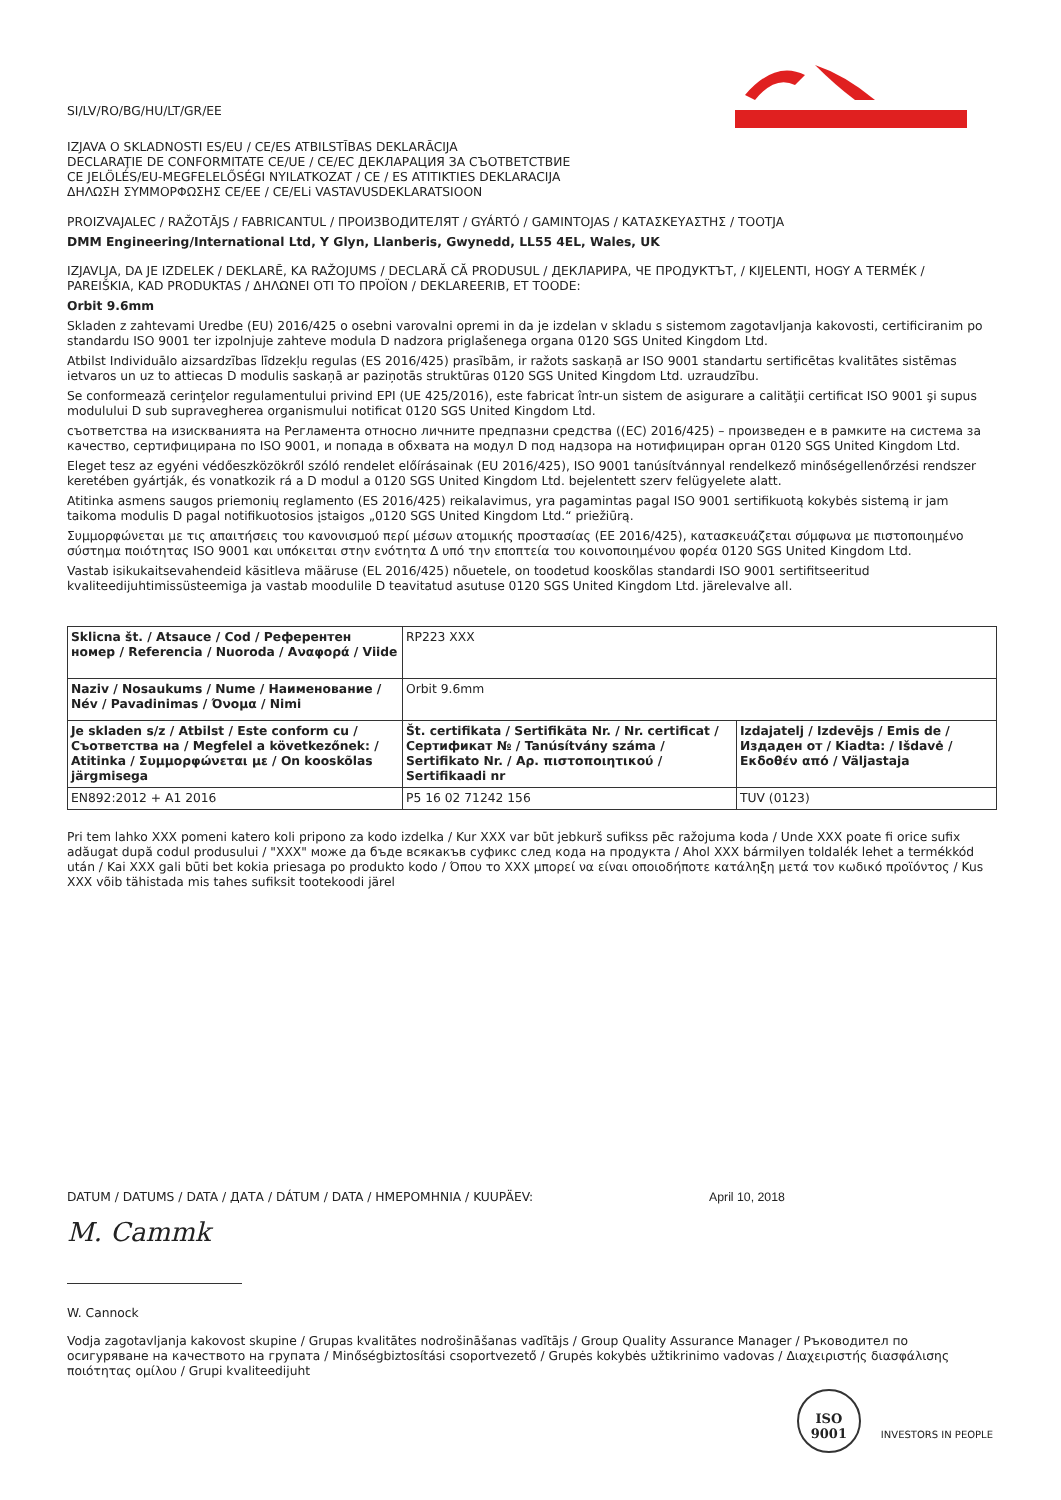SI/LV/RO/BG/HU/LT/GR/EE
IZJAVA O SKLADNOSTI ES/EU / CE/ES ATBILSTĪBAS DEKLARĀCIJA
DECLARAŢIE DE CONFORMITATE CE/UE / CE/ЕС ДЕКЛАРАЦИЯ ЗА СЪОТВЕТСТВИЕ
CE JELÖLÉS/EU-MEGFELELŐSÉGI NYILATKOZAT / CE / ES ATITIKTIES DEKLARACIJA
ΔΗΛΩΣΗ ΣΥΜΜΟΡΦΩΣΗΣ CE/EE / CE/ELi VASTAVUSDEKLARATSIOON
PROIZVAJALEC / RAŽOTĀJS / FABRICANTUL / ПРОИЗВОДИТЕЛЯТ / GYÁRTÓ / GAMINTOJAS / ΚΑΤΑΣΚΕΥΑΣΤΗΣ / TOOTJA
DMM Engineering/International Ltd, Y Glyn, Llanberis, Gwynedd, LL55 4EL, Wales, UK
IZJAVLJA, DA JE IZDELEK / DEKLARĒ, KA RAŽOJUMS / DECLARĂ CĂ PRODUSUL / ДЕКЛАРИРА, ЧЕ ПРОДУКТЪТ, / KIJELENTI, HOGY A TERMÉK / PAREIŠKIA, KAD PRODUKTAS / ΔΗΛΩΝΕΙ ΟΤΙ ΤΟ ΠΡΟΪΟΝ / DEKLAREERIB, ET TOODE:
Orbit 9.6mm
Skladen z zahtevami Uredbe (EU) 2016/425 o osebni varovalni opremi in da je izdelan v skladu s sistemom zagotavljanja kakovosti, certificiranim po standardu ISO 9001 ter izpolnjuje zahteve modula D nadzora priglašenega organa 0120 SGS United Kingdom Ltd.
Atbilst Individuālo aizsardzības līdzekļu regulas (ES 2016/425) prasībām, ir ražots saskaņā ar ISO 9001 standartu sertificētas kvalitātes sistēmas ietvaros un uz to attiecas D modulis saskaņā ar paziņotās struktūras 0120 SGS United Kingdom Ltd. uzraudzību.
Se conformează cerinţelor regulamentului privind EPI (UE 425/2016), este fabricat într-un sistem de asigurare a calităţii certificat ISO 9001 şi supus modulului D sub supravegherea organismului notificat 0120 SGS United Kingdom Ltd.
съответства на изискванията на Регламента относно личните предпазни средства ((ЕС) 2016/425) – произведен е в рамките на система за качество, сертифицирана по ISO 9001, и попада в обхвата на модул D под надзора на нотифициран орган 0120 SGS United Kingdom Ltd.
Eleget tesz az egyéni védőeszközökről szóló rendelet előírásainak (EU 2016/425), ISO 9001 tanúsítvánnyal rendelkező minőségellenőrzési rendszer keretében gyártják, és vonatkozik rá a D modul a 0120 SGS United Kingdom Ltd. bejelentett szerv felügyelete alatt.
Atitinka asmens saugos priemonių reglamento (ES 2016/425) reikalavimus, yra pagamintas pagal ISO 9001 sertifikuotą kokybės sistemą ir jam taikoma modulis D pagal notifikuotosios įstaigos „0120 SGS United Kingdom Ltd.“ priežiūrą.
Συμμορφώνεται με τις απαιτήσεις του κανονισμού περί μέσων ατομικής προστασίας (ΕΕ 2016/425), κατασκευάζεται σύμφωνα με πιστοποιημένο σύστημα ποιότητας ISO 9001 και υπόκειται στην ενότητα Δ υπό την εποπτεία του κοινοποιημένου φορέα 0120 SGS United Kingdom Ltd.
Vastab isikukaitsevahendeid käsitleva määruse (EL 2016/425) nõuetele, on toodetud kooskõlas standardi ISO 9001 sertifitseeritud kvaliteedijuhtimissüsteemiga ja vastab moodulile D teavitatud asutuse 0120 SGS United Kingdom Ltd. järelevalve all.
| Sklicna št. / Atsauce / Cod / Референтен номер / Referencia / Nuoroda / Αναφορά / Viide | RP223 XXX | |
| Naziv / Nosaukums / Nume / Наименование / Név / Pavadinimas / Όνομα / Nimi | Orbit 9.6mm | |
| Je skladen s/z / Atbilst / Este conform cu / Съответства на / Megfelel a következőnek: / Atitinka / Συμμορφώνεται με / On kooskõlas järgmisega | Št. certifikata / Sertifikāta Nr. / Nr. certificat / Сертификат № / Tanúsítvány száma / Sertifikato Nr. / Αρ. πιστοποιητικού / Sertifikaadi nr | Izdajatelj / Izdevējs / Emis de / Издаден от / Kiadta: / Išdavė / Εκδοθέν από / Väljastaja |
| EN892:2012 + A1 2016 | P5 16 02 71242 156 | TUV (0123) |
Pri tem lahko XXX pomeni katero koli pripono za kodo izdelka / Kur XXX var būt jebkurš sufikss pēc ražojuma koda / Unde XXX poate fi orice sufix adăugat după codul produsului / "XXX" може да бъде всякакъв суфикс след кода на продукта / Ahol XXX bármilyen toldalék lehet a termékkód után / Kai XXX gali būti bet kokia priesaga po produkto kodo / Όπου το XXX μπορεί να είναι οποιοδήποτε κατάληξη μετά τον κωδικό προϊόντος / Kus XXX võib tähistada mis tahes sufiksit tootekoodi järel
DATUM / DATUMS / DATA / ДАТА / DÁTUM / DATA / ΗΜΕΡΟΜΗΝΙΑ / KUUPÄEV: April 10, 2018
M. Cammk
W. Cannock
Vodja zagotavljanja kakovost skupine / Grupas kvalitātes nodrošināšanas vadītājs / Group Quality Assurance Manager / Ръководител по осигуряване на качеството на групата / Minőségbiztosítási csoportvezető / Grupės kokybės užtikrinimo vadovas / Διαχειριστής διασφάλισης ποιότητας ομίλου / Grupi kvaliteedijuht
ISO 9001 INVESTORS IN PEOPLE